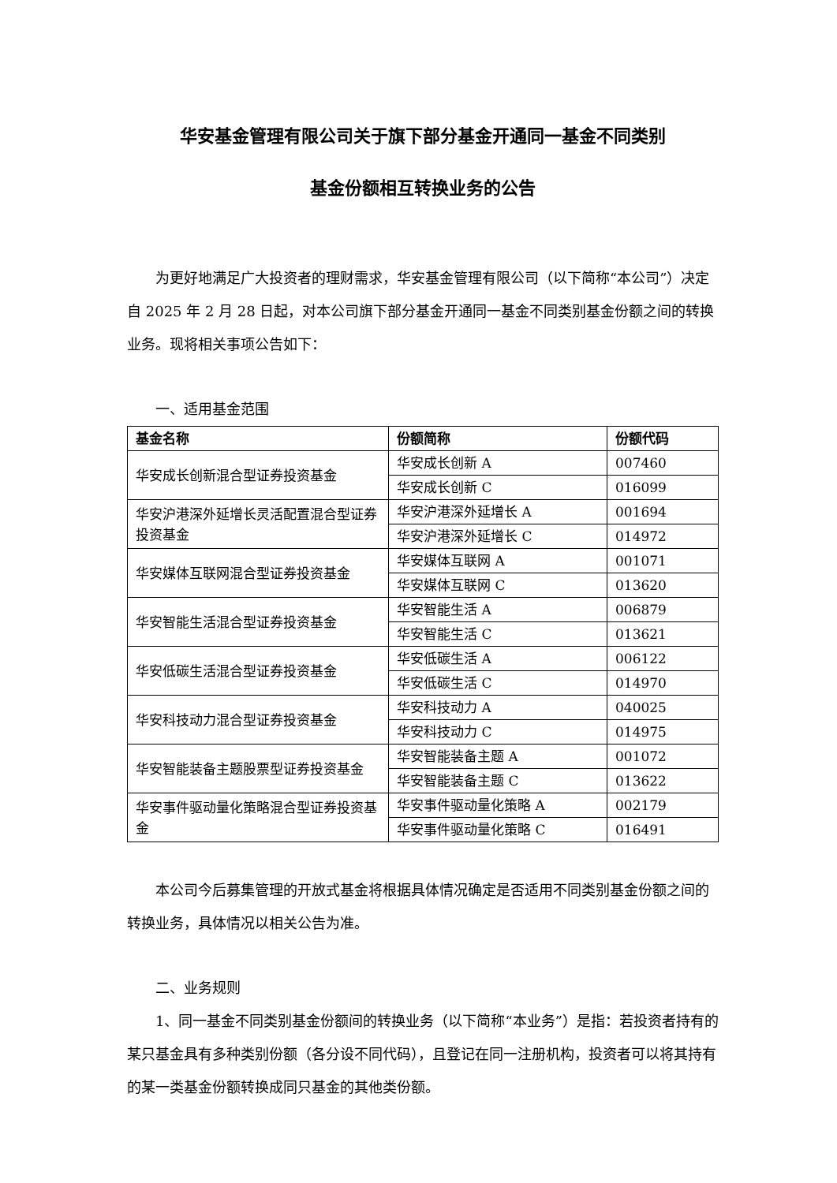华安基金管理有限公司关于旗下部分基金开通同一基金不同类别
基金份额相互转换业务的公告
为更好地满足广大投资者的理财需求，华安基金管理有限公司（以下简称“本公司”）决定自 2025 年 2 月 28 日起，对本公司旗下部分基金开通同一基金不同类别基金份额之间的转换业务。现将相关事项公告如下：
一、适用基金范围
| 基金名称 | 份额简称 | 份额代码 |
| --- | --- | --- |
| 华安成长创新混合型证券投资基金 | 华安成长创新 A | 007460 |
| | 华安成长创新 C | 016099 |
| 华安沪港深外延增长灵活配置混合型证券投资基金 | 华安沪港深外延增长 A | 001694 |
| | 华安沪港深外延增长 C | 014972 |
| 华安媒体互联网混合型证券投资基金 | 华安媒体互联网 A | 001071 |
| | 华安媒体互联网 C | 013620 |
| 华安智能生活混合型证券投资基金 | 华安智能生活 A | 006879 |
| | 华安智能生活 C | 013621 |
| 华安低碳生活混合型证券投资基金 | 华安低碳生活 A | 006122 |
| | 华安低碳生活 C | 014970 |
| 华安科技动力混合型证券投资基金 | 华安科技动力 A | 040025 |
| | 华安科技动力 C | 014975 |
| 华安智能装备主题股票型证券投资基金 | 华安智能装备主题 A | 001072 |
| | 华安智能装备主题 C | 013622 |
| 华安事件驱动量化策略混合型证券投资基金 | 华安事件驱动量化策略 A | 002179 |
| | 华安事件驱动量化策略 C | 016491 |
本公司今后募集管理的开放式基金将根据具体情况确定是否适用不同类别基金份额之间的转换业务，具体情况以相关公告为准。
二、业务规则
1、同一基金不同类别基金份额间的转换业务（以下简称“本业务”）是指：若投资者持有的某只基金具有多种类别份额（各分设不同代码），且登记在同一注册机构，投资者可以将其持有的某一类基金份额转换成同只基金的其他类份额。